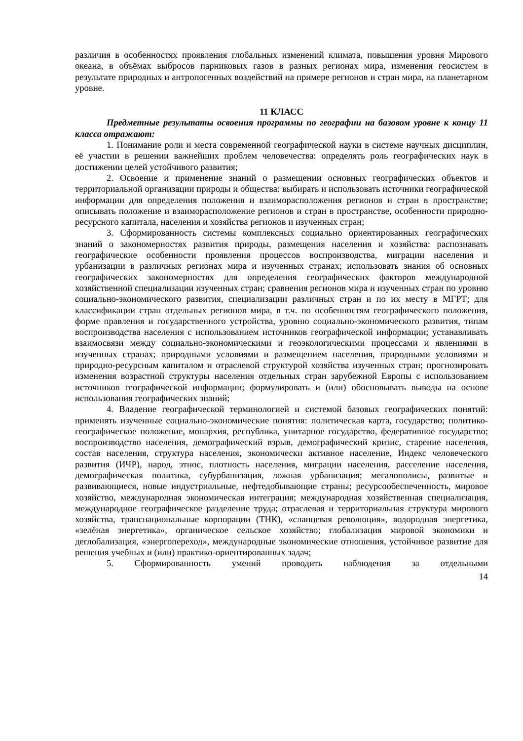различия в особенностях проявления глобальных изменений климата, повышения уровня Мирового океана, в объёмах выбросов парниковых газов в разных регионах мира, изменения геосистем в результате природных и антропогенных воздействий на примере регионов и стран мира, на планетарном уровне.
11 КЛАСС
Предметные результаты освоения программы по географии на базовом уровне к концу 11 класса отражают:
1. Понимание роли и места современной географической науки в системе научных дисциплин, её участии в решении важнейших проблем человечества: определять роль географических наук в достижении целей устойчивого развития;
2. Освоение и применение знаний о размещении основных географических объектов и территориальной организации природы и общества: выбирать и использовать источники географической информации для определения положения и взаиморасположения регионов и стран в пространстве; описывать положение и взаиморасположение регионов и стран в пространстве, особенности природно-ресурсного капитала, населения и хозяйства регионов и изученных стран;
3. Сформированность системы комплексных социально ориентированных географических знаний о закономерностях развития природы, размещения населения и хозяйства: распознавать географические особенности проявления процессов воспроизводства, миграции населения и урбанизации в различных регионах мира и изученных странах; использовать знания об основных географических закономерностях для определения географических факторов международной хозяйственной специализации изученных стран; сравнения регионов мира и изученных стран по уровню социально-экономического развития, специализации различных стран и по их месту в МГРТ; для классификации стран отдельных регионов мира, в т.ч. по особенностям географического положения, форме правления и государственного устройства, уровню социально-экономического развития, типам воспроизводства населения с использованием источников географической информации; устанавливать взаимосвязи между социально-экономическими и геоэкологическими процессами и явлениями в изученных странах; природными условиями и размещением населения, природными условиями и природно-ресурсным капиталом и отраслевой структурой хозяйства изученных стран; прогнозировать изменения возрастной структуры населения отдельных стран зарубежной Европы с использованием источников географической информации; формулировать и (или) обосновывать выводы на основе использования географических знаний;
4. Владение географической терминологией и системой базовых географических понятий: применять изученные социально-экономические понятия: политическая карта, государство; политико-географическое положение, монархия, республика, унитарное государство, федеративное государство; воспроизводство населения, демографический взрыв, демографический кризис, старение населения, состав населения, структура населения, экономически активное население, Индекс человеческого развития (ИЧР), народ, этнос, плотность населения, миграции населения, расселение населения, демографическая политика, субурбанизация, ложная урбанизация; мегалополисы, развитые и развивающиеся, новые индустриальные, нефтедобывающие страны; ресурсообеспеченность, мировое хозяйство, международная экономическая интеграция; международная хозяйственная специализация, международное географическое разделение труда; отраслевая и территориальная структура мирового хозяйства, транснациональные корпорации (ТНК), «сланцевая революция», водородная энергетика, «зелёная энергетика», органическое сельское хозяйство; глобализация мировой экономики и деглобализация, «энергопереход», международные экономические отношения, устойчивое развитие для решения учебных и (или) практико-ориентированных задач;
5. Сформированность умений проводить наблюдения за отдельными
14